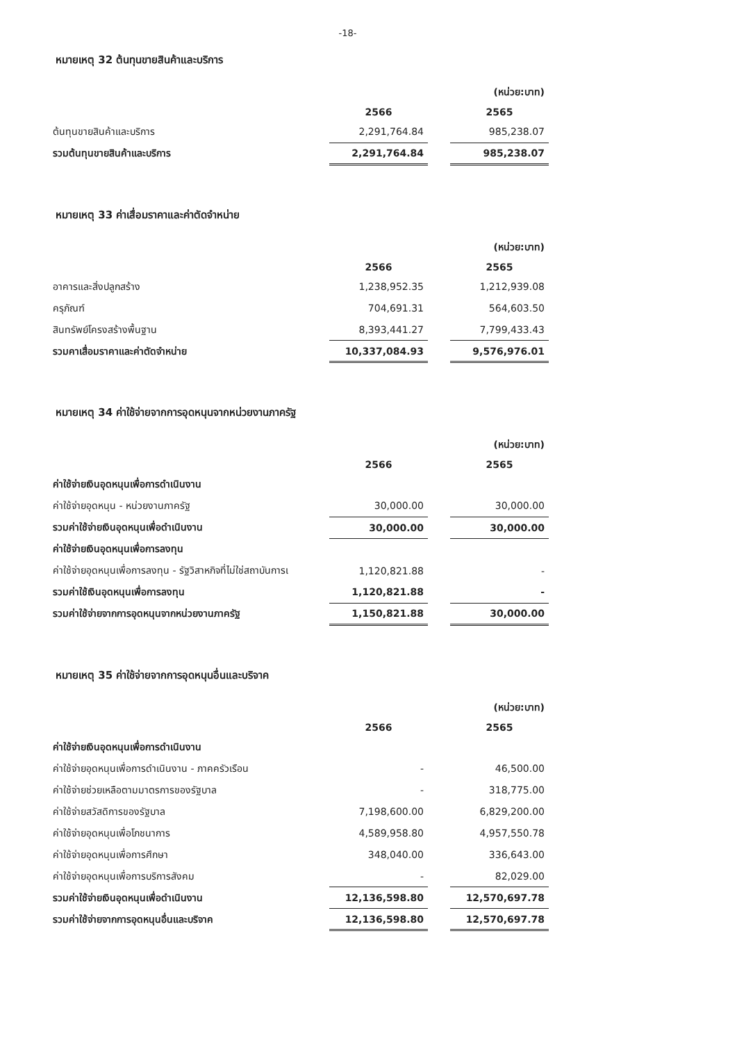-18-
หมายเหตุ 32 ต้นทุนขายสินค้าและบริการ
| | | | (หน่วย:บาท) |
| | 2566 | | 2565 |
| ต้นทุนขายสินค้าและบริการ | 2,291,764.84 | | 985,238.07 |
| รวมต้นทุนขายสินค้าและบริการ | 2,291,764.84 | | 985,238.07 |
หมายเหตุ 33 ค่าเสื่อมราคาและค่าตัดจำหน่าย
| | | | (หน่วย:บาท) |
| | 2566 | | 2565 |
| อาคารและสิ่งปลูกสร้าง | 1,238,952.35 | | 1,212,939.08 |
| ครุภัณฑ์ | 704,691.31 | | 564,603.50 |
| สินทรัพย์โครงสร้างพื้นฐาน | 8,393,441.27 | | 7,799,433.43 |
| รวมคาเสื่อมราคาและค่าตัดจำหน่าย | 10,337,084.93 | | 9,576,976.01 |
หมายเหตุ 34 ค่าใช้จ่ายจากการอุดหนุนจากหน่วยงานภาครัฐ
| | | | (หน่วย:บาท) |
| | 2566 | | 2565 |
| ค่าใช้จ่ายเงินอุดหนุนเพื่อการดำเนินงาน | | | |
| ค่าใช้จ่ายอุดหนุน - หน่วยงานภาครัฐ | 30,000.00 | | 30,000.00 |
| รวมค่าใช้จ่ายเงินอุดหนุนเพื่อดำเนินงาน | 30,000.00 | | 30,000.00 |
| ค่าใช้จ่ายเงินอุดหนุนเพื่อการลงทุน | | | |
| ค่าใช้จ่ายอุดหนุนเพื่อการลงทุน - รัฐวิสาหกิจที่ไม่ใช่สถาบันการเ | 1,120,821.88 | | - |
| รวมค่าใช้เงินอุดหนุนเพื่อการลงทุน | 1,120,821.88 | | - |
| รวมค่าใช้จ่ายจากการอุดหนุนจากหน่วยงานภาครัฐ | 1,150,821.88 | | 30,000.00 |
หมายเหตุ 35 ค่าใช้จ่ายจากการอุดหนุนอื่นและบริจาค
| | | | (หน่วย:บาท) |
| | 2566 | | 2565 |
| ค่าใช้จ่ายเงินอุดหนุนเพื่อการดำเนินงาน | | | |
| ค่าใช้จ่ายอุดหนุนเพื่อการดำเนินงาน - ภาคครัวเรือน | - | | 46,500.00 |
| ค่าใช้จ่ายช่วยเหลือตามมาตรการของรัฐบาล | - | | 318,775.00 |
| ค่าใช้จ่ายสวัสดิการของรัฐบาล | 7,198,600.00 | | 6,829,200.00 |
| ค่าใช้จ่ายอุดหนุนเพื่อโภชนาการ | 4,589,958.80 | | 4,957,550.78 |
| ค่าใช้จ่ายอุดหนุนเพื่อการศึกษา | 348,040.00 | | 336,643.00 |
| ค่าใช้จ่ายอุดหนุนเพื่อการบริการสังคม | - | | 82,029.00 |
| รวมค่าใช้จ่ายเงินอุดหนุนเพื่อดำเนินงาน | 12,136,598.80 | | 12,570,697.78 |
| รวมค่าใช้จ่ายจากการอุดหนุนอื่นและบริจาค | 12,136,598.80 | | 12,570,697.78 |